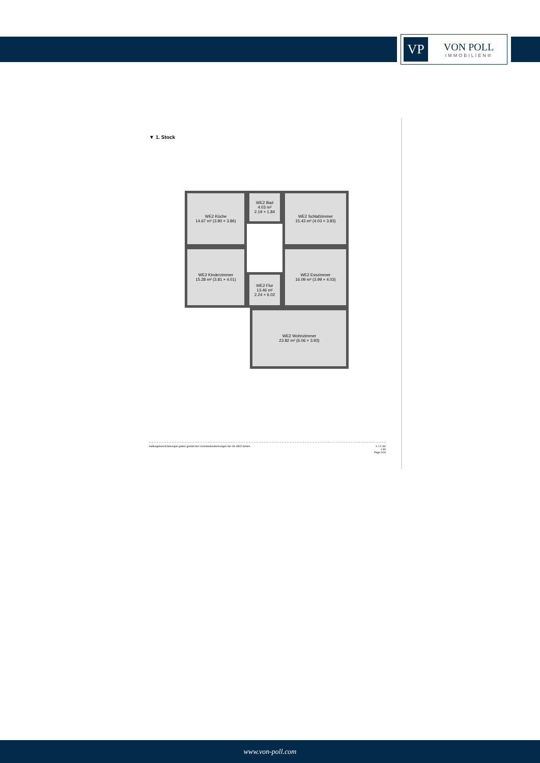VP
VON POLL
IMMOBILIEN®
▼ 1. Stock
WE2 Küche
14.67 m² (3.80 × 3.86)
WE2 Bad
4.03 m²
2.19 × 1.84
WE2 Schlafzimmer
15.43 m² (4.03 × 3.83)
WE2 Kinderzimmer
15.28 m² (3.81 × 4.01)
WE2 Flur
13.46 m²
2.24 × 6.02
WE2 Esszimmer
16.09 m² (3.99 × 4.03)
WE2 Wohnzimmer
23.82 m² (6.06 × 3.93)
Haftungsbeschränkungen gelten gemäß den Vertriebsbestimmungen der On-GEO GmbH. 0 1 2 3m
1:80
Page 9/16
www.von-poll.com